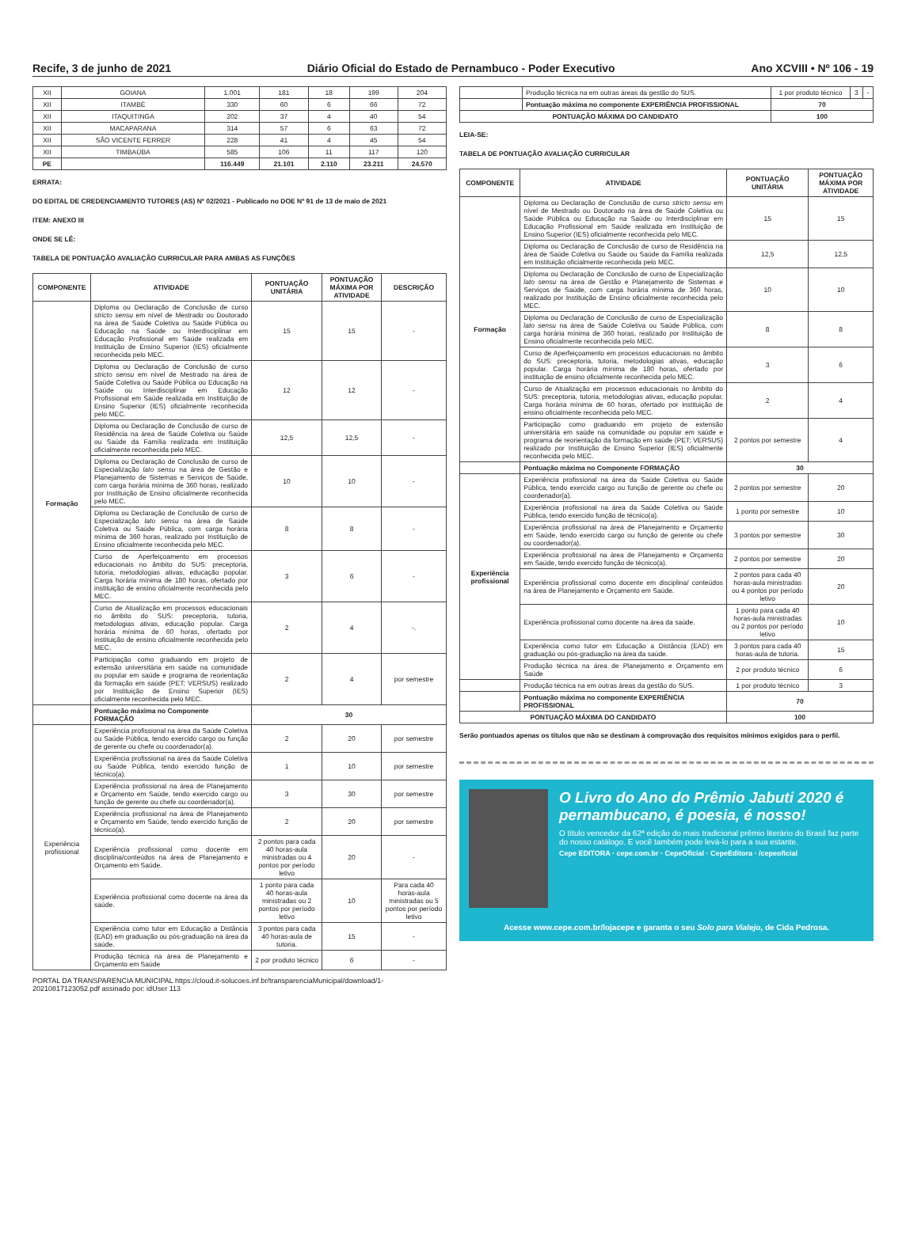Recife, 3 de junho de 2021 Diário Oficial do Estado de Pernambuco - Poder Executivo Ano XCVIII • Nº 106 - 19
| XII | GOIANA | 1.001 | 181 | 18 | 199 | 204 |
| XII | ITAMBÉ | 330 | 60 | 6 | 66 | 72 |
| XII | ITAQUITINGA | 202 | 37 | 4 | 40 | 54 |
| XII | MACAPARANA | 314 | 57 | 6 | 63 | 72 |
| XII | SÃO VICENTE FERRER | 228 | 41 | 4 | 45 | 54 |
| XII | TIMBAÚBA | 585 | 106 | 11 | 117 | 120 |
| PE | | 116.449 | 21.101 | 2.110 | 23.211 | 24.570 |
ERRATA:
DO EDITAL DE CREDENCIAMENTO TUTORES (AS) Nº 02/2021 - Publicado no DOE Nº 91 de 13 de maio de 2021
ITEM: ANEXO III
ONDE SE LÊ:
TABELA DE PONTUAÇÃO AVALIAÇÃO CURRICULAR PARA AMBAS AS FUNÇÕES
| COMPONENTE | ATIVIDADE | PONTUAÇÃO UNITÁRIA | PONTUAÇÃO MÁXIMA POR ATIVIDADE | DESCRIÇÃO |
| --- | --- | --- | --- | --- |
| Formação | Diploma ou Declaração de Conclusão de curso stricto sensu em nível de Mestrado ou Doutorado na área de Saúde Coletiva ou Saúde Pública ou Educação na Saúde ou Interdisciplinar em Educação Profissional em Saúde realizada em Instituição de Ensino Superior (IES) oficialmente reconhecida pelo MEC. | 15 | 15 | - |
| | Diploma ou Declaração de Conclusão de curso stricto sensu em nível de Mestrado na área de Saúde Coletiva ou Saúde Pública ou Educação na Saúde ou Interdisciplinar em Educação Profissional em Saúde realizada em Instituição de Ensino Superior (IES) oficialmente reconhecida pelo MEC. | 12 | 12 | - |
| | Diploma ou Declaração de Conclusão de curso de Residência na área de Saúde Coletiva ou Saúde ou Saúde da Família realizada em Instituição oficialmente reconhecida pelo MEC. | 12,5 | 12,5 | - |
| | Diploma ou Declaração de Conclusão de curso de Especialização lato sensu na área de Gestão e Planejamento de Sistemas e Serviços de Saúde, com carga horária mínima de 360 horas, realizado por Instituição de Ensino oficialmente reconhecida pelo MEC. | 10 | 10 | - |
| | Diploma ou Declaração de Conclusão de curso de Especialização lato sensu na área de Saúde Coletiva ou Saúde Pública, com carga horária mínima de 360 horas, realizado por Instituição de Ensino oficialmente reconhecida pelo MEC. | 8 | 8 | - |
| | Curso de Aperfeiçoamento em processos educacionais no âmbito do SUS: preceptoria, tutoria, metodologias ativas, educação popular. Carga horária mínima de 180 horas, ofertado por instituição de ensino oficialmente reconhecida pelo MEC. | 3 | 6 | - |
| | Curso de Atualização em processos educacionais no âmbito do SUS: preceptoria, tutoria, metodologias ativas, educação popular. Carga horária mínima de 60 horas, ofertado por instituição de ensino oficialmente reconhecida pelo MEC. | 2 | 4 | -. |
| | Participação como graduando em projeto de extensão universitária em saúde na comunidade ou popular em saúde e programa de reorientação da formação em saúde (PET; VERSUS) realizado por Instituição de Ensino Superior (IES) oficialmente reconhecida pelo MEC. | 2 | 4 | por semestre |
| | Pontuação máxima no Componente FORMAÇÃO | 30 | | |
| Experiência profissional | Experiência profissional na área da Saúde Coletiva ou Saúde Pública, tendo exercido cargo ou função de gerente ou chefe ou coordenador(a). | 2 | 20 | por semestre |
| | Experiência profissional na área da Saúde Coletiva ou Saúde Pública, tendo exercido função de técnico(a). | 1 | 10 | por semestre |
| | Experiência profissional na área de Planejamento e Orçamento em Saúde, tendo exercido cargo ou função de gerente ou chefe ou coordenador(a). | 3 | 30 | por semestre |
| | Experiência profissional na área de Planejamento e Orçamento em Saúde, tendo exercido função de técnico(a). | 2 | 20 | por semestre |
| | Experiência profissional como docente em disciplina/conteúdos na área de Planejamento e Orçamento em Saúde. | 2 pontos para cada 40 horas-aula ministradas ou 4 pontos por período letivo | 20 | - |
| | Experiência profissional como docente na área da saúde. | 1 ponto para cada 40 horas-aula ministradas ou 2 pontos por período letivo | 10 | Para cada 40 horas-aula ministradas ou 5 pontos por período letivo |
| | Experiência como tutor em Educação a Distância (EAD) em graduação ou pós-graduação na área da saúde. | 3 pontos para cada 40 horas-aula de tutoria. | 15 | - |
| | Produção técnica na área de Planejamento e Orçamento em Saúde | 2 por produto técnico | 6 | - |
PORTAL DA TRANSPARENCIA MUNICIPAL https://cloud.it-solucoes.inf.br/transparenciaMunicipal/download/1-20210817123052.pdf assinado por: idUser 113
| | Produção técnica na em outras áreas da gestão do SUS. | 1 por produto técnico | 3 | - |
| | Pontuação máxima no componente EXPERIÊNCIA PROFISSIONAL | 70 | | |
| PONTUAÇÃO MÁXIMA DO CANDIDATO | | 100 | | |
LEIA-SE:
TABELA DE PONTUAÇÃO AVALIAÇÃO CURRICULAR
| COMPONENTE | ATIVIDADE | PONTUAÇÃO UNITÁRIA | PONTUAÇÃO MÁXIMA POR ATIVIDADE |
| --- | --- | --- | --- |
| Formação | Diploma ou Declaração de Conclusão de curso stricto sensu em nível de Mestrado ou Doutorado na área de Saúde Coletiva ou Saúde Pública ou Educação na Saúde ou Interdisciplinar em Educação Profissional em Saúde realizada em Instituição de Ensino Superior (IES) oficialmente reconhecida pelo MEC. | 15 | 15 |
| | Diploma ou Declaração de Conclusão de curso de Residência na área de Saúde Coletiva ou Saúde ou Saúde da Família realizada em Instituição oficialmente reconhecida pelo MEC. | 12,5 | 12,5 |
| | Diploma ou Declaração de Conclusão de curso de Especialização lato sensu na área de Gestão e Planejamento de Sistemas e Serviços de Saúde, com carga horária mínima de 360 horas, realizado por Instituição de Ensino oficialmente reconhecida pelo MEC. | 10 | 10 |
| | Diploma ou Declaração de Conclusão de curso de Especialização lato sensu na área de Saúde Coletiva ou Saúde Pública, com carga horária mínima de 360 horas, realizado por Instituição de Ensino oficialmente reconhecida pelo MEC. | 8 | 8 |
| | Curso de Aperfeiçoamento em processos educacionais no âmbito do SUS: preceptoria, tutoria, metodologias ativas, educação popular. Carga horária mínima de 180 horas, ofertado por instituição de ensino oficialmente reconhecida pelo MEC. | 3 | 6 |
| | Curso de Atualização em processos educacionais no âmbito do SUS: preceptoria, tutoria, metodologias ativas, educação popular. Carga horária mínima de 60 horas, ofertado por instituição de ensino oficialmente reconhecida pelo MEC. | 2 | 4 |
| | Participação como graduando em projeto de extensão universitária em saúde na comunidade ou popular em saúde e programa de reorientação da formação em saúde (PET; VERSUS) realizado por Instituição de Ensino Superior (IES) oficialmente reconhecida pelo MEC. | 2 pontos por semestre | 4 |
| | Pontuação máxima no Componente FORMAÇÃO | 30 | |
| Experiência profissional | Experiência profissional na área da Saúde Coletiva ou Saúde Pública, tendo exercido cargo ou função de gerente ou chefe ou coordenador(a). | 2 pontos por semestre | 20 |
| | Experiência profissional na área da Saúde Coletiva ou Saúde Pública, tendo exercido função de técnico(a). | 1 ponto por semestre | 10 |
| | Experiência profissional na área de Planejamento e Orçamento em Saúde, tendo exercido cargo ou função de gerente ou chefe ou coordenador(a). | 3 pontos por semestre | 30 |
| | Experiência profissional na área de Planejamento e Orçamento em Saúde, tendo exercido função de técnico(a). | 2 pontos por semestre | 20 |
| | Experiência profissional como docente em disciplina/ conteúdos na área de Planejamento e Orçamento em Saúde. | 2 pontos para cada 40 horas-aula ministradas ou 4 pontos por período letivo | 20 |
| | Experiência profissional como docente na área da saúde. | 1 ponto para cada 40 horas-aula ministradas ou 2 pontos por período letivo | 10 |
| | Experiência como tutor em Educação a Distância (EAD) em graduação ou pós-graduação na área da saúde. | 3 pontos para cada 40 horas-aula de tutoria. | 15 |
| | Produção técnica na área de Planejamento e Orçamento em Saúde | 2 por produto técnico | 6 |
| | Produção técnica na em outras áreas da gestão do SUS. | 1 por produto técnico | 3 |
| | Pontuação máxima no componente EXPERIÊNCIA PROFISSIONAL | 70 | |
| PONTUAÇÃO MÁXIMA DO CANDIDATO | | 100 | |
Serão pontuados apenas os títulos que não se destinam à comprovação dos requisitos mínimos exigidos para o perfil.
O Livro do Ano do Prêmio Jabuti 2020 é pernambucano, é poesia, é nosso!
O título vencedor da 62ª edição do mais tradicional prêmio literário do Brasil faz parte do nosso catálogo. E você também pode levá-lo para a sua estante.
Cepe EDITORA · cepe.com.br · CepeOficial · CepeEditora · /cepeoficial
Acesse www.cepe.com.br/lojacepe e garanta o seu Solo para Vialejo, de Cida Pedrosa.